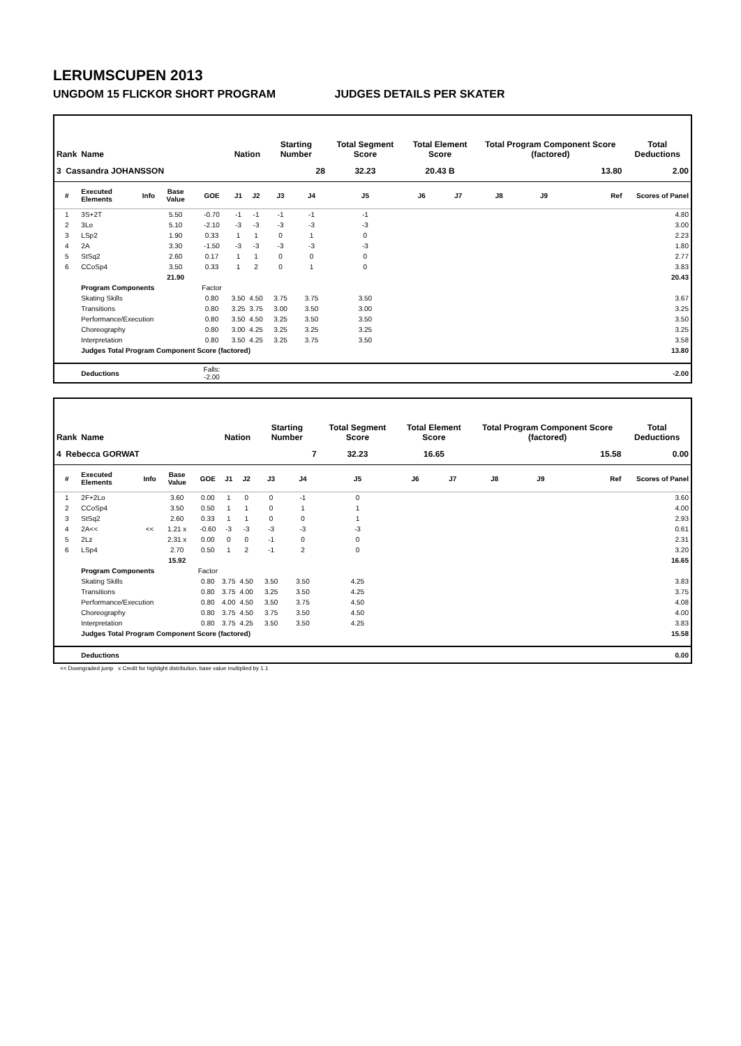LERUMSCUPEN 2013
UNGDOM 15 FLICKOR SHORT PROGRAM JUDGES DETAILS PER SKATER
| Rank | Name | | | | Nation | | Starting Number | | Total Segment Score | Total Element Score | | Total Program Component Score (factored) | | | Total Deductions |
| --- | --- | --- | --- | --- | --- | --- | --- | --- | --- | --- | --- | --- | --- | --- | --- |
| 3 Cassandra JOHANSSON | | | | | | | 28 | | 32.23 | 20.43 B | | 13.80 | | | 2.00 |
| # | Executed Elements | Info | Base Value | GOE | J1 | J2 | J3 | J4 | J5 | J6 | J7 | J8 | J9 | Ref | Scores of Panel |
| 1 | 3S+2T | | 5.50 | -0.70 | -1 | -1 | -1 | -1 | -1 | | | | | | 4.80 |
| 2 | 3Lo | | 5.10 | -2.10 | -3 | -3 | -3 | -3 | -3 | | | | | | 3.00 |
| 3 | LSp2 | | 1.90 | 0.33 | 1 | 1 | 0 | 1 | 0 | | | | | | 2.23 |
| 4 | 2A | | 3.30 | -1.50 | -3 | -3 | -3 | -3 | -3 | | | | | | 1.80 |
| 5 | StSq2 | | 2.60 | 0.17 | 1 | 1 | 0 | 0 | 0 | | | | | | 2.77 |
| 6 | CCoSp4 | | 3.50 | 0.33 | 1 | 2 | 0 | 1 | 0 | | | | | | 3.83 |
| | | | 21.90 | | | | | | | | | | | | 20.43 |
| | Program Components | | | Factor | | | | | | | | | | | |
| | Skating Skills | | | 0.80 | 3.50 | 4.50 | 3.75 | 3.75 | 3.50 | | | | | | 3.67 |
| | Transitions | | | 0.80 | 3.25 | 3.75 | 3.00 | 3.50 | 3.00 | | | | | | 3.25 |
| | Performance/Execution | | | 0.80 | 3.50 | 4.50 | 3.25 | 3.50 | 3.50 | | | | | | 3.50 |
| | Choreography | | | 0.80 | 3.00 | 4.25 | 3.25 | 3.25 | 3.25 | | | | | | 3.25 |
| | Interpretation | | | 0.80 | 3.50 | 4.25 | 3.25 | 3.75 | 3.50 | | | | | | 3.58 |
| | Judges Total Program Component Score (factored) | | | | | | | | | | | | | | 13.80 |
| | Deductions | | | Falls: -2.00 | | | | | | | | | | | -2.00 |
| Rank | Name | | | | Nation | | Starting Number | | Total Segment Score | Total Element Score | | Total Program Component Score (factored) | | | Total Deductions |
| --- | --- | --- | --- | --- | --- | --- | --- | --- | --- | --- | --- | --- | --- | --- | --- |
| 4 Rebecca GORWAT | | | | | | | 7 | | 32.23 | 16.65 | | 15.58 | | | 0.00 |
| # | Executed Elements | Info | Base Value | GOE | J1 | J2 | J3 | J4 | J5 | J6 | J7 | J8 | J9 | Ref | Scores of Panel |
| 1 | 2F+2Lo | | 3.60 | 0.00 | 1 | 0 | 0 | -1 | 0 | | | | | | 3.60 |
| 2 | CCoSp4 | | 3.50 | 0.50 | 1 | 1 | 0 | 1 | 1 | | | | | | 4.00 |
| 3 | StSq2 | | 2.60 | 0.33 | 1 | 1 | 0 | 0 | 1 | | | | | | 2.93 |
| 4 | 2A<< | << | 1.21 x | -0.60 | -3 | -3 | -3 | -3 | -3 | | | | | | 0.61 |
| 5 | 2Lz | | 2.31 x | 0.00 | 0 | 0 | -1 | 0 | 0 | | | | | | 2.31 |
| 6 | LSp4 | | 2.70 | 0.50 | 1 | 2 | -1 | 2 | 0 | | | | | | 3.20 |
| | | | 15.92 | | | | | | | | | | | | 16.65 |
| | Program Components | | | Factor | | | | | | | | | | | |
| | Skating Skills | | | 0.80 | 3.75 | 4.50 | 3.50 | 3.50 | 4.25 | | | | | | 3.83 |
| | Transitions | | | 0.80 | 3.75 | 4.00 | 3.25 | 3.50 | 4.25 | | | | | | 3.75 |
| | Performance/Execution | | | 0.80 | 4.00 | 4.50 | 3.50 | 3.75 | 4.50 | | | | | | 4.08 |
| | Choreography | | | 0.80 | 3.75 | 4.50 | 3.75 | 3.50 | 4.50 | | | | | | 4.00 |
| | Interpretation | | | 0.80 | 3.75 | 4.25 | 3.50 | 3.50 | 4.25 | | | | | | 3.83 |
| | Judges Total Program Component Score (factored) | | | | | | | | | | | | | | 15.58 |
| | Deductions | | | | | | | | | | | | | | 0.00 |
<< Downgraded jump x Credit for highlight distribution, base value multiplied by 1.1